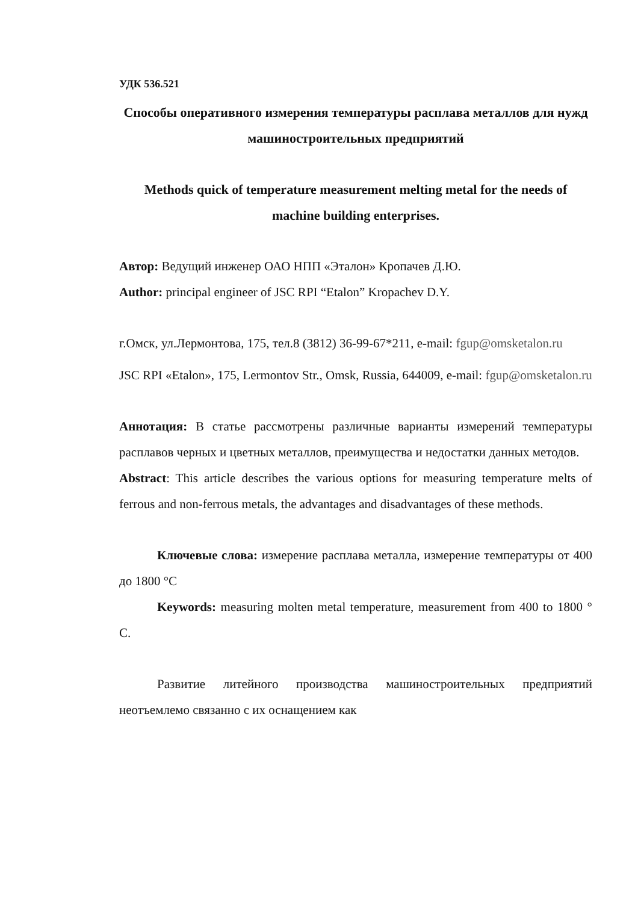УДК 536.521
Способы оперативного измерения температуры расплава металлов для нужд машиностроительных предприятий
Methods quick of temperature measurement melting metal for the needs of machine building enterprises.
Автор: Ведущий инженер ОАО НПП «Эталон» Кропачев Д.Ю.
Author: principal engineer of JSC RPI “Etalon” Kropachev D.Y.
г.Омск, ул.Лермонтова, 175, тел.8 (3812) 36-99-67*211, e-mail: fgup@omsketalon.ru
JSC RPI «Etalon», 175, Lermontov Str., Omsk, Russia, 644009, e-mail: fgup@omsketalon.ru
Аннотация: В статье рассмотрены различные варианты измерений температуры расплавов черных и цветных металлов, преимущества и недостатки данных методов.
Abstract: This article describes the various options for measuring temperature melts of ferrous and non-ferrous metals, the advantages and disadvantages of these methods.
Ключевые слова: измерение расплава металла, измерение температуры от 400 до 1800 °C
Keywords: measuring molten metal temperature, measurement from 400 to 1800 ° C.
Развитие литейного производства машиностроительных предприятий неотъемлемо связанно с их оснащением как